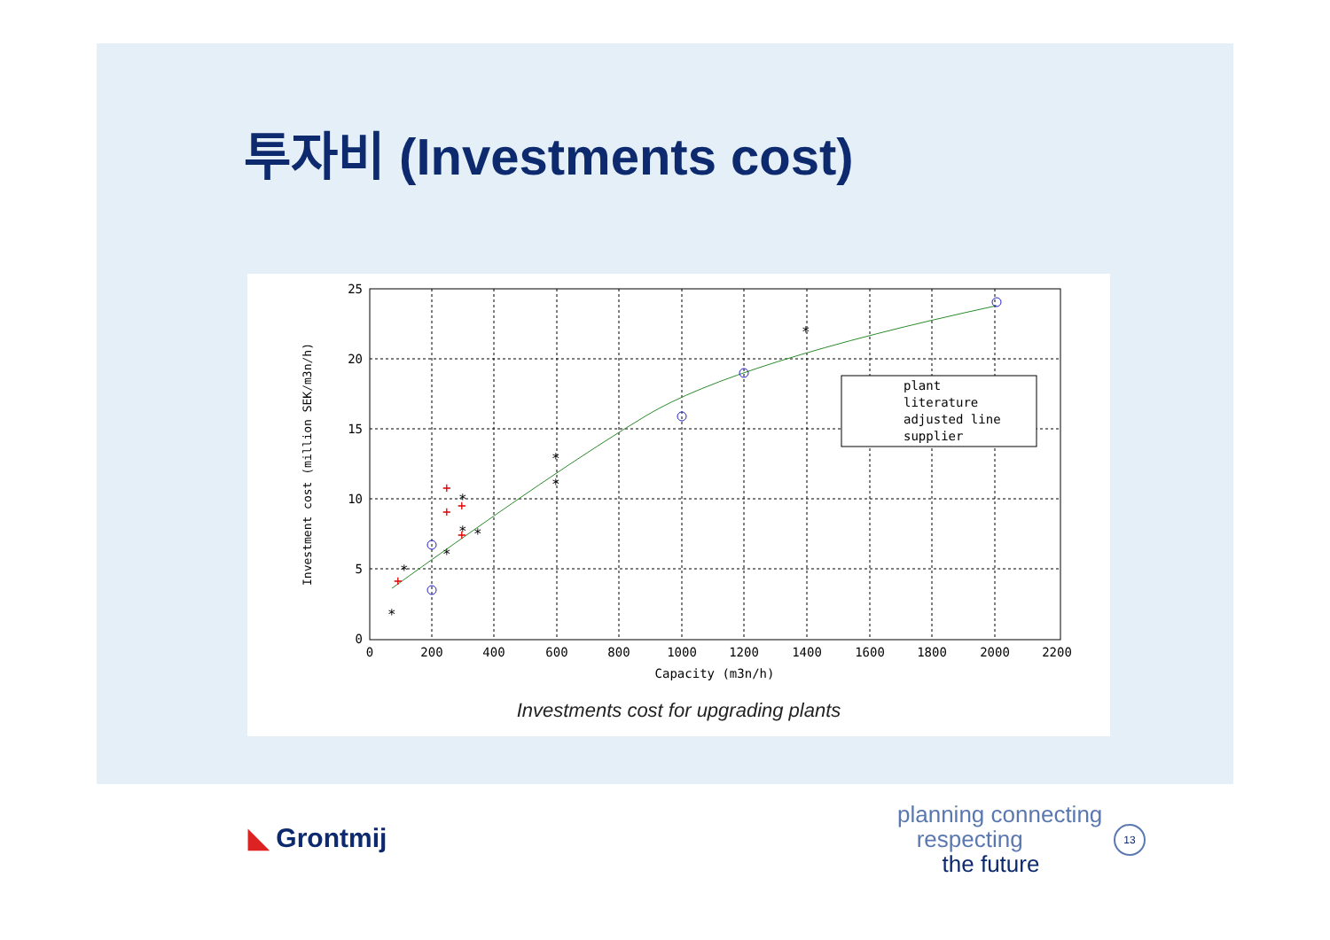투자비 (Investments cost)
*
*
*
*
*
*
*
*
*
+
+
+
+
+
plant
literature
adjusted line
supplier
25
20
15
10
5
0
0
200
400
600
800
1000
1200
1400
1600
1800
2000
2200
Capacity (m3n/h)
Investment cost (million SEK/m3n/h)
Investments cost for upgrading plants
◣ Grontmij
planning connecting
respecting
the future
13